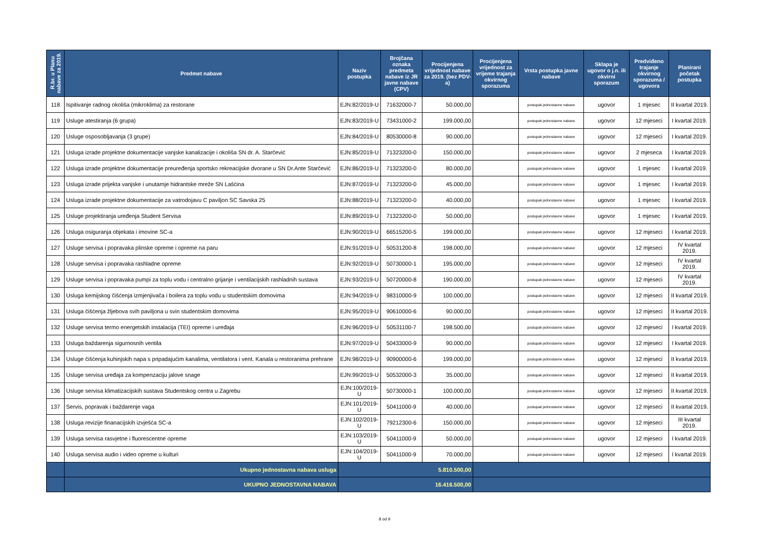| R.br. u Planu nabave za 2019. | Predmet nabave | Naziv postupka | Brojčana oznaka predmeta nabave iz JR javne nabave (CPV) | Procijenjena vrijednost nabave za 2019. (bez PDV-a) | Procijenjena vrijednost za vrijeme trajanja okvirnog sporazuma | Vrsta postupka javne nabave | Sklapa je ugovor o j.n. ili okvirni sporazum | Predviđeno trajanje okvirnog sporazuma / ugovora | Planirani početak postupka |
| --- | --- | --- | --- | --- | --- | --- | --- | --- | --- |
| 118 | Ispitivanje radnog okoliša (mikroklima) za restorane | EJN:82/2019-U | 71632000-7 | 50.000,00 | | postupak jednostavne nabave | ugovor | 1 mjesec | II kvartal 2019. |
| 119 | Usluge atestiranja (6 grupa) | EJN:83/2019-U | 73431000-2 | 199.000,00 | | postupak jednostavne nabave | ugovor | 12 mjeseci | I kvartal 2019. |
| 120 | Usluge osposobljavanja (3 grupe) | EJN:84/2019-U | 80530000-8 | 90.000,00 | | postupak jednostavne nabave | ugovor | 12 mjeseci | I kvartal 2019. |
| 121 | Usluga izrade projektne dokumentacije vanjske kanalizacije i okoliša SN dr. A. Starčević | EJN:85/2019-U | 71323200-0 | 150.000,00 | | postupak jednostavne nabave | ugovor | 2 mjeseca | I kvartal 2019. |
| 122 | Usluga izrade projektne dokumentacije preuređenja sportsko rekreacijske dvorane u SN Dr.Ante Starčević | EJN:86/2019-U | 71323200-0 | 80.000,00 | | postupak jednostavne nabave | ugovor | 1 mjesec | I kvartal 2019. |
| 123 | Usluga izrade prijekta vanjske i unutarnje hidrantske mreže SN Lašćina | EJN:87/2019-U | 71323200-0 | 45.000,00 | | postupak jednostavne nabave | ugovor | 1 mjesec | I kvartal 2019. |
| 124 | Usluga izrade projektne dokumentacije za vatrodojavu C paviljon SC Savska 25 | EJN:88/2019-U | 71323200-0 | 40.000,00 | | postupak jednostavne nabave | ugovor | 1 mjesec | I kvartal 2019. |
| 125 | Usluge projektiranja uređenja Student Servisa | EJN:89/2019-U | 71323200-0 | 50.000,00 | | postupak jednostavne nabave | ugovor | 1 mjesec | I kvartal 2019. |
| 126 | Usluga osiguranja objekata i imovine SC-a | EJN:90/2019-U | 66515200-5 | 199.000,00 | | postupak jednostavne nabave | ugovor | 12 mjeseci | I kvartal 2019. |
| 127 | Usluge servisa i popravaka plinske opreme i opreme na paru | EJN:91/2019-U | 50531200-8 | 198.000,00 | | postupak jednostavne nabave | ugovor | 12 mjeseci | IV kvartal 2019. |
| 128 | Usluge servisa i popravaka rashladne opreme | EJN:92/2019-U | 50730000-1 | 195.000,00 | | postupak jednostavne nabave | ugovor | 12 mjeseci | IV kvartal 2019. |
| 129 | Usluge servisa i popravaka pumpi za toplu vodu i centralno grijanje i ventilacijskih rashladnih sustava | EJN:93/2019-U | 50720000-8 | 190.000,00 | | postupak jednostavne nabave | ugovor | 12 mjeseci | IV kvartal 2019. |
| 130 | Usluga kemijskog čišćenja izmjenjivača i boilera za toplu vodu u studentskim domovima | EJN:94/2019-U | 98310000-9 | 100.000,00 | | postupak jednostavne nabave | ugovor | 12 mjeseci | II kvartal 2019. |
| 131 | Usluga čišćenja žljebova svih paviljona u svin studentskim domovima | EJN:95/2019-U | 90610000-6 | 90.000,00 | | postupak jednostavne nabave | ugovor | 12 mjeseci | II kvartal 2019. |
| 132 | Usluge servisa termo energetskih instalacija (TEI) opreme i uređaja | EJN:96/2019-U | 50531100-7 | 198.500,00 | | postupak jednostavne nabave | ugovor | 12 mjeseci | I kvartal 2019. |
| 133 | Usluga baždarenja sigurnosnih ventila | EJN:97/2019-U | 50433000-9 | 90.000,00 | | postupak jednostavne nabave | ugovor | 12 mjeseci | I kvartal 2019. |
| 134 | Usluge čišćenja kuhinjskih napa s pripadajućim kanalima, ventilatora i vent. Kanala u restoranima prehrane | EJN:98/2019-U | 90900000-6 | 199.000,00 | | postupak jednostavne nabave | ugovor | 12 mjeseci | II kvartal 2019. |
| 135 | Usluge servisa uređaja za kompenzaciju jalove snage | EJN:99/2019-U | 50532000-3 | 35.000,00 | | postupak jednostavne nabave | ugovor | 12 mjeseci | II kvartal 2019. |
| 136 | Usluge servisa klimatizacijskih sustava Studentskog centra u Zagrebu | EJN:100/2019-U | 50730000-1 | 100.000,00 | | postupak jednostavne nabave | ugovor | 12 mjeseci | II kvartal 2019. |
| 137 | Servis, popravak i baždarenje vaga | EJN:101/2019-U | 50411000-9 | 40.000,00 | | postupak jednostavne nabave | ugovor | 12 mjeseci | II kvartal 2019. |
| 138 | Usluga revizije finanacijskih izvješća SC-a | EJN:102/2019-U | 79212300-6 | 150.000,00 | | postupak jednostavne nabave | ugovor | 12 mjeseci | III kvartal 2019. |
| 139 | Usluga servisa rasvjetne i fluorescentne opreme | EJN:103/2019-U | 50411000-9 | 50.000,00 | | postupak jednostavne nabave | ugovor | 12 mjeseci | I kvartal 2019. |
| 140 | Usluga servisa audio i video opreme u kulturi | EJN:104/2019-U | 50411000-9 | 70.000,00 | | postupak jednostavne nabave | ugovor | 12 mjeseci | I kvartal 2019. |
| | Ukupno jednostavna nabava usluga | 5.810.500,00 | | | | | | | |
| | UKUPNO JEDNOSTAVNA NABAVA | 16.416.500,00 | | | | | | | |
8 od 9